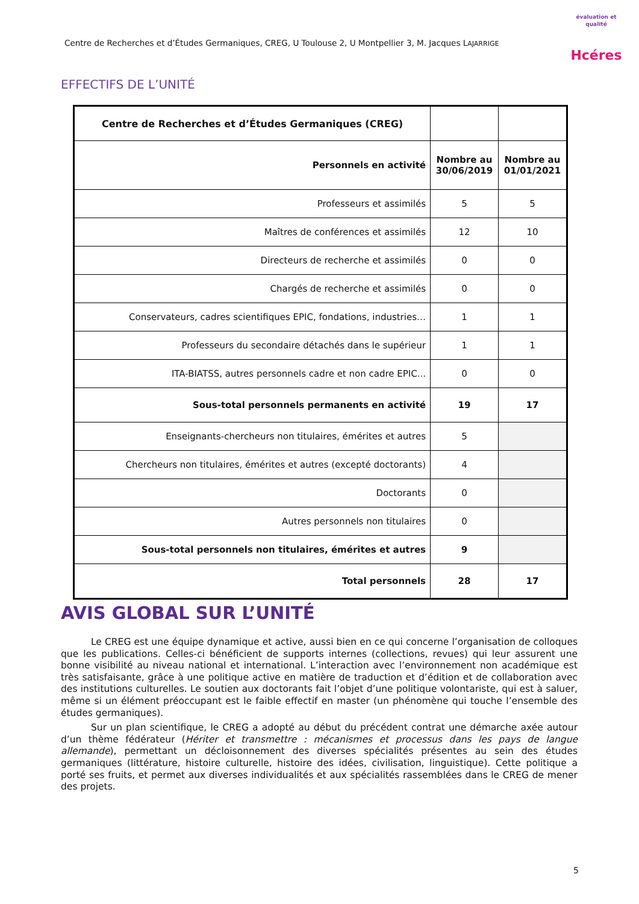Centre de Recherches et d’Études Germaniques, CREG, U Toulouse 2, U Montpellier 3, M. Jacques LAJARRIGE
évaluation et qualité Hcéres
EFFECTIFS DE L’UNITÉ
| Centre de Recherches et d’Études Germaniques (CREG) | | |
| --- | --- | --- |
| Personnels en activité | Nombre au 30/06/2019 | Nombre au 01/01/2021 |
| Professeurs et assimilés | 5 | 5 |
| Maîtres de conférences et assimilés | 12 | 10 |
| Directeurs de recherche et assimilés | 0 | 0 |
| Chargés de recherche et assimilés | 0 | 0 |
| Conservateurs, cadres scientifiques EPIC, fondations, industries… | 1 | 1 |
| Professeurs du secondaire détachés dans le supérieur | 1 | 1 |
| ITA-BIATSS, autres personnels cadre et non cadre EPIC... | 0 | 0 |
| Sous-total personnels permanents en activité | 19 | 17 |
| Enseignants-chercheurs non titulaires, émérites et autres | 5 | |
| Chercheurs non titulaires, émérites et autres (excepté doctorants) | 4 | |
| Doctorants | 0 | |
| Autres personnels non titulaires | 0 | |
| Sous-total personnels non titulaires, émérites et autres | 9 | |
| Total personnels | 28 | 17 |
AVIS GLOBAL SUR L’UNITÉ
Le CREG est une équipe dynamique et active, aussi bien en ce qui concerne l’organisation de colloques que les publications. Celles-ci bénéficient de supports internes (collections, revues) qui leur assurent une bonne visibilité au niveau national et international. L’interaction avec l’environnement non académique est très satisfaisante, grâce à une politique active en matière de traduction et d’édition et de collaboration avec des institutions culturelles. Le soutien aux doctorants fait l’objet d’une politique volontariste, qui est à saluer, même si un élément préoccupant est le faible effectif en master (un phénomène qui touche l’ensemble des études germaniques).
Sur un plan scientifique, le CREG a adopté au début du précédent contrat une démarche axée autour d’un thème fédérateur (Hériter et transmettre : mécanismes et processus dans les pays de langue allemande), permettant un décloisonnement des diverses spécialités présentes au sein des études germaniques (littérature, histoire culturelle, histoire des idées, civilisation, linguistique). Cette politique a porté ses fruits, et permet aux diverses individualités et aux spécialités rassemblées dans le CREG de mener des projets.
5